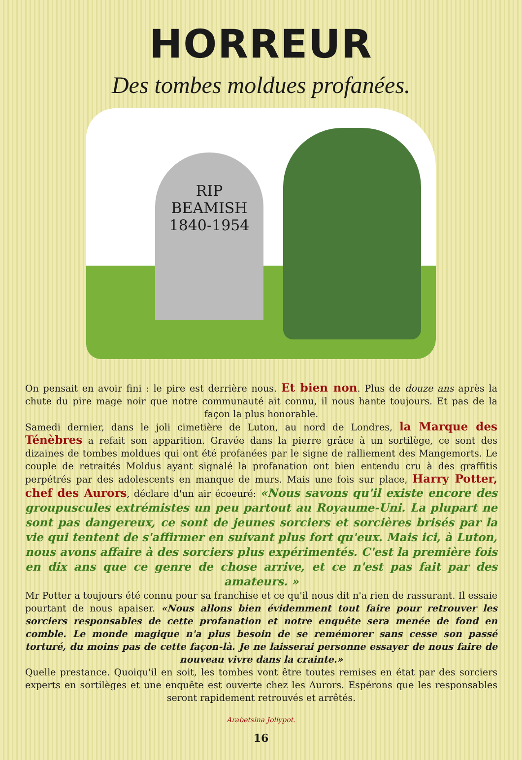HORREUR
Des tombes moldues profanées.
RIP
BEAMISH
1840-1954
On pensait en avoir fini : le pire est derrière nous. Et bien non. Plus de douze ans après la chute du pire mage noir que notre communauté ait connu, il nous hante toujours. Et pas de la façon la plus honorable.
Samedi dernier, dans le joli cimetière de Luton, au nord de Londres, la Marque des Ténèbres a refait son apparition. Gravée dans la pierre grâce à un sortilège, ce sont des dizaines de tombes moldues qui ont été profanées par le signe de ralliement des Mangemorts. Le couple de retraités Moldus ayant signalé la profanation ont bien entendu cru à des graffitis perpétrés par des adolescents en manque de murs. Mais une fois sur place, Harry Potter, chef des Aurors, déclare d'un air écoeuré: «Nous savons qu'il existe encore des groupuscules extrémistes un peu partout au Royaume-Uni. La plupart ne sont pas dangereux, ce sont de jeunes sorciers et sorcières brisés par la vie qui tentent de s'affirmer en suivant plus fort qu'eux. Mais ici, à Luton, nous avons affaire à des sorciers plus expérimentés. C'est la première fois en dix ans que ce genre de chose arrive, et ce n'est pas fait par des amateurs. »
Mr Potter a toujours été connu pour sa franchise et ce qu'il nous dit n'a rien de rassurant. Il essaie pourtant de nous apaiser. «Nous allons bien évidemment tout faire pour retrouver les sorciers responsables de cette profanation et notre enquête sera menée de fond en comble. Le monde magique n'a plus besoin de se remémorer sans cesse son passé torturé, du moins pas de cette façon-là. Je ne laisserai personne essayer de nous faire de nouveau vivre dans la crainte.»
Quelle prestance. Quoiqu'il en soit, les tombes vont être toutes remises en état par des sorciers experts en sortilèges et une enquête est ouverte chez les Aurors. Espérons que les responsables seront rapidement retrouvés et arrêtés.
Arabetsina Jollypot.
16